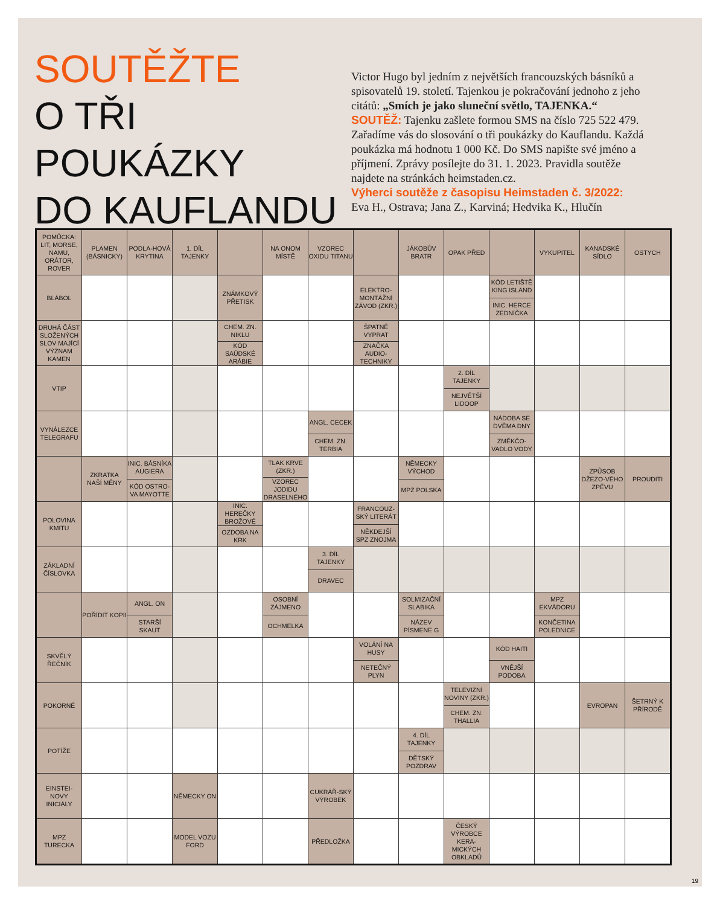SOUTĚŽTE
O TŘI POUKÁZKY
DO KAUFLANDU
Victor Hugo byl jedním z největších francouzských básníků a spisovatelů 19. století. Tajenkou je pokračování jednoho z jeho citátů: „Smích je jako sluneční světlo, TAJENKA.“
SOUTĚŽ: Tajenku zašlete formou SMS na číslo 725 522 479. Zařadíme vás do slosování o tři poukázky do Kauflandu. Každá poukázka má hodnotu 1 000 Kč. Do SMS napište své jméno a příjmení. Zprávy posílejte do 31. 1. 2023. Pravidla soutěže najdete na stránkách heimstaden.cz.
Výherci soutěže z časopisu Heimstaden č. 3/2022:
Eva H., Ostrava; Jana Z., Karviná; Hedvika K., Hlučín
| POMŮCKA: LIT, MORSE, NAMU, ORÁTOR, ROVER | PLAMEN (BÁSNICKY) | PODLA-HOVÁ KRYTINA | 1. DÍL TAJENKY | | NA ONOM MÍSTĚ | VZOREC OXIDU TITANU | | JÁKOBŮV BRATR | OPAK PŘED | | VYKUPITEL | KANADSKÉ SÍDLO | OSTYCH |
| BLÁBOL | | | | ZNÁMKOVÝ PŘETISK | | | ELEKTRO-MONTÁŽNÍ ZÁVOD (ZKR.) | | | KÓD LETIŠTĚ KING ISLAND INIC. HERCE ZEDNÍČKA | | | |
| DRUHÁ ČÁST SLOŽENÝCH SLOV MAJÍCÍ VÝZNAM KÁMEN | | | | CHEM. ZN. NIKLU KÓD SAÚDSKÉ ARÁBIE | | | ŠPATNĚ VYPRAT ZNAČKA AUDIO-TECHNIKY | | | | | | |
| VTIP | | | | | | | | | 2. DÍL TAJENKY NEJVĚTŠÍ LIDOOP | | | | |
| VYNÁLEZCE TELEGRAFU | | | | | | ANGL. CECEK CHEM. ZN. TERBIA | | | | NÁDOBA SE DVĚMA DNY ZMĚKČO-VADLO VODY | | | |
| | ZKRATKA NAŠÍ MĚNY | INIC. BÁSNÍKA AUGIERA KÓD OSTRO-VA MAYOTTE | | | TLAK KRVE (ZKR.) VZOREC JODIDU DRASELNÉHO | | | NĚMECKY VÝCHOD MPZ POLSKA | | | | ZPŮSOB DŽEZO-VÉHO ZPĚVU | PROUDITI |
| POLOVINA KMITU | | | | INIC. HEREČKY BROŽOVÉ OZDOBA NA KRK | | | FRANCOUZ-SKÝ LITERÁT NĚKDEJŠÍ SPZ ZNOJMA | | | | | | |
| ZÁKLADNÍ ČÍSLOVKA | | | | | | 3. DÍL TAJENKY DRAVEC | | | | | | | |
| | POŘÍDIT KOPII | ANGL. ON STARŠÍ SKAUT | | | OSOBNÍ ZÁJMENO OCHMELKA | | | SOLMIZAČNÍ SLABIKA NÁZEV PÍSMENE G | | | MPZ EKVÁDORU KONČETINA POLEDNICE | | |
| SKVĚLÝ ŘEČNÍK | | | | | | | VOLÁNÍ NA HUSY NETEČNÝ PLYN | | | KÓD HAITI VNĚJŠÍ PODOBA | | | |
| POKORNÉ | | | | | | | | | TELEVIZNÍ NOVINY (ZKR.) CHEM. ZN. THALLIA | | | EVROPAN | ŠETRNÝ K PŘÍRODĚ |
| POTÍŽE | | | | | | | | 4. DÍL TAJENKY DĚTSKÝ POZDRAV | | | | | |
| EINSTEI-NOVY INICIÁLY | | | NĚMECKY ON | | | CUKRÁŘ-SKÝ VÝROBEK | | | | | | | |
| MPZ TURECKA | | | MODEL VOZU FORD | | | PŘEDLOŽKA | | | ČESKÝ VÝROBCE KERA-MICKÝCH OBKLADŮ | | | | |
19